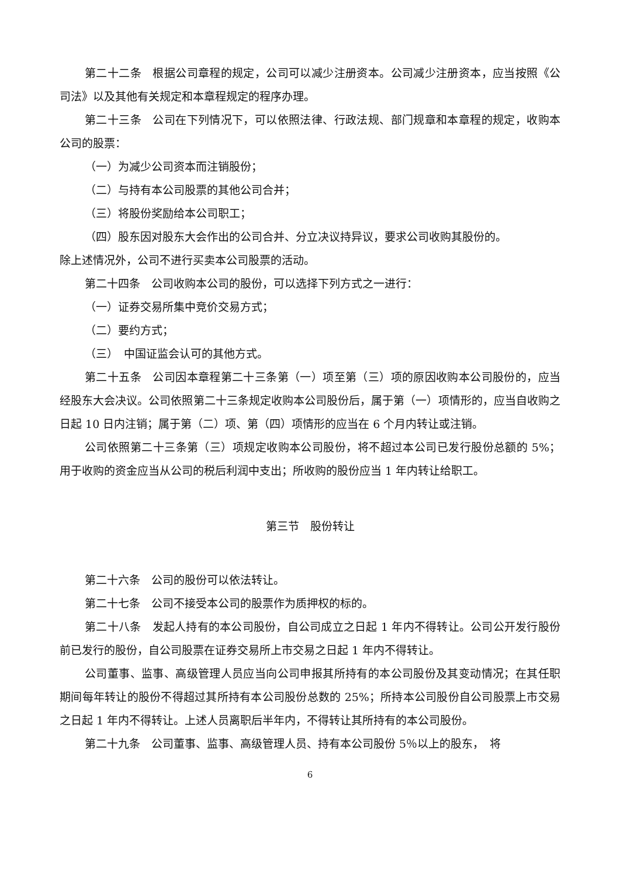第二十二条　根据公司章程的规定，公司可以减少注册资本。公司减少注册资本，应当按照《公司法》以及其他有关规定和本章程规定的程序办理。
第二十三条　公司在下列情况下，可以依照法律、行政法规、部门规章和本章程的规定，收购本公司的股票：
（一）为减少公司资本而注销股份；
（二）与持有本公司股票的其他公司合并；
（三）将股份奖励给本公司职工；
（四）股东因对股东大会作出的公司合并、分立决议持异议，要求公司收购其股份的。
除上述情况外，公司不进行买卖本公司股票的活动。
第二十四条　公司收购本公司的股份，可以选择下列方式之一进行：
（一）证券交易所集中竞价交易方式；
（二）要约方式；
（三）　中国证监会认可的其他方式。
第二十五条　公司因本章程第二十三条第（一）项至第（三）项的原因收购本公司股份的，应当经股东大会决议。公司依照第二十三条规定收购本公司股份后，属于第（一）项情形的，应当自收购之日起 10 日内注销；属于第（二）项、第（四）项情形的应当在 6 个月内转让或注销。
公司依照第二十三条第（三）项规定收购本公司股份，将不超过本公司已发行股份总额的 5%；用于收购的资金应当从公司的税后利润中支出；所收购的股份应当 1 年内转让给职工。
第三节　股份转让
第二十六条　公司的股份可以依法转让。
第二十七条　公司不接受本公司的股票作为质押权的标的。
第二十八条　发起人持有的本公司股份，自公司成立之日起 1 年内不得转让。公司公开发行股份前已发行的股份，自公司股票在证券交易所上市交易之日起 1 年内不得转让。
公司董事、监事、高级管理人员应当向公司申报其所持有的本公司股份及其变动情况；在其任职期间每年转让的股份不得超过其所持有本公司股份总数的 25%；所持本公司股份自公司股票上市交易之日起 1 年内不得转让。上述人员离职后半年内，不得转让其所持有的本公司股份。
第二十九条　公司董事、监事、高级管理人员、持有本公司股份 5％以上的股东，　将
6